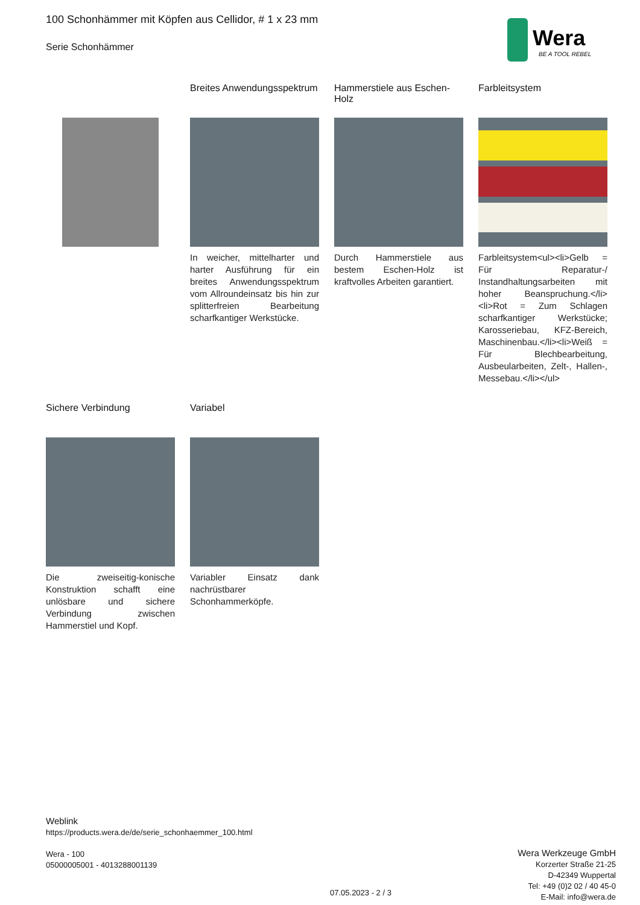Wera
BE A TOOL REBEL
100 Schonhämmer mit Köpfen aus Cellidor, # 1 x 23 mm
Serie Schonhämmer
Breites Anwendungsspektrum
In weicher, mittelharter und harter Ausführung für ein breites Anwendungsspektrum vom Allroundeinsatz bis hin zur splitterfreien Bearbeitung scharfkantiger Werkstücke.
Hammerstiele aus Eschen-Holz
Durch Hammerstiele aus bestem Eschen-Holz ist kraftvolles Arbeiten garantiert.
Farbleitsystem
Farbleitsystem<ul><li>Gelb = Für Reparatur-/ Instandhaltungsarbeiten mit hoher Beanspruchung.</li><li>Rot = Zum Schlagen scharfkantiger Werkstücke; Karosseriebau, KFZ-Bereich, Maschinenbau.</li><li>Weiß = Für Blechbearbeitung, Ausbeularbeiten, Zelt-, Hallen-, Messebau.</li></ul>
Sichere Verbindung
Die zweiseitig-konische Konstruktion schafft eine unlösbare und sichere Verbindung zwischen Hammerstiel und Kopf.
Variabel
Variabler Einsatz dank nachrüstbarer Schonhammerköpfe.
Weblink
https://products.wera.de/de/serie_schonhaemmer_100.html
Wera - 100
05000005001 - 4013288001139
Wera Werkzeuge GmbH
Korzerter Straße 21-25
D-42349 Wuppertal
Tel: +49 (0)2 02 / 40 45-0
E-Mail: info@wera.de
07.05.2023 - 2 / 3